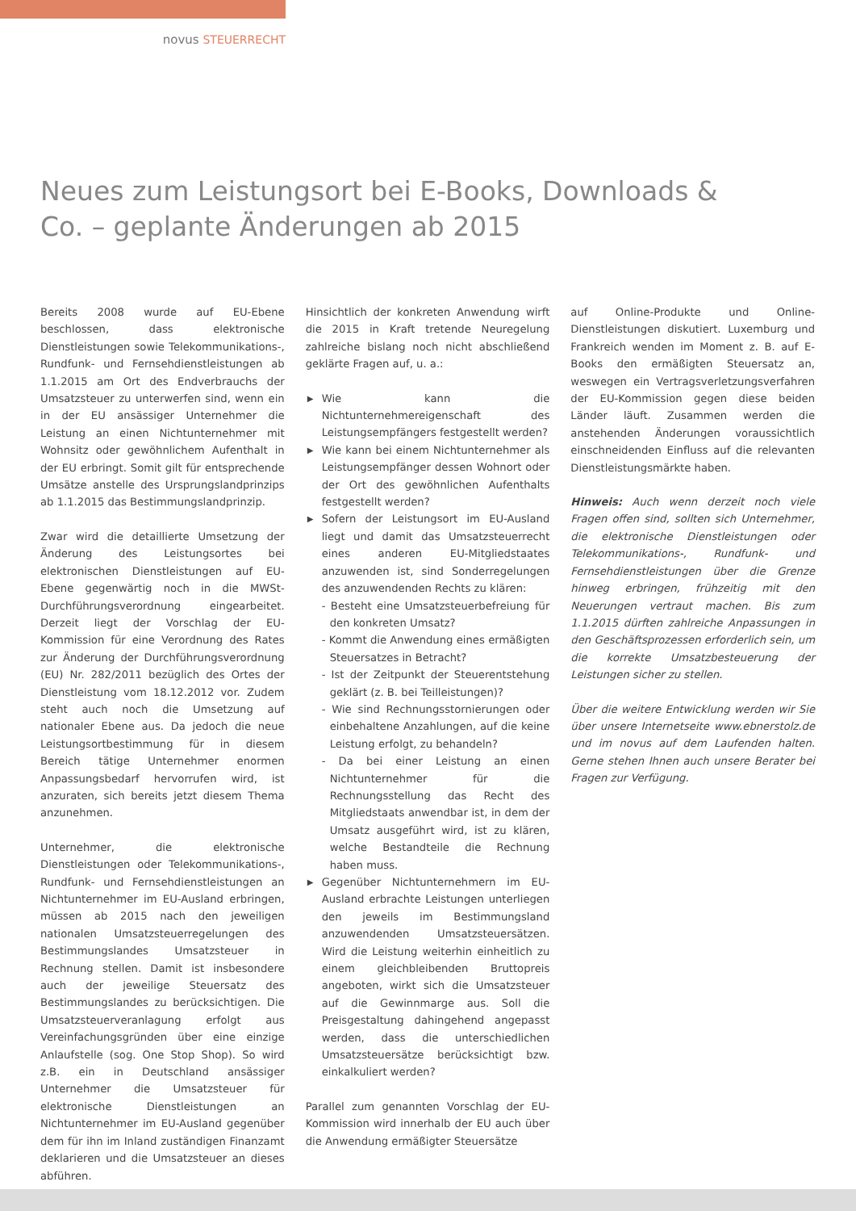novus STEUERRECHT
Neues zum Leistungsort bei E-Books, Downloads & Co. – geplante Änderungen ab 2015
Bereits 2008 wurde auf EU-Ebene beschlossen, dass elektronische Dienstleistungen sowie Telekommunikations-, Rundfunk- und Fernsehdienstleistungen ab 1.1.2015 am Ort des Endverbrauchs der Umsatzsteuer zu unterwerfen sind, wenn ein in der EU ansässiger Unternehmer die Leistung an einen Nichtunternehmer mit Wohnsitz oder gewöhnlichem Aufenthalt in der EU erbringt. Somit gilt für entsprechende Umsätze anstelle des Ursprungslandprinzips ab 1.1.2015 das Bestimmungslandprinzip.
Zwar wird die detaillierte Umsetzung der Änderung des Leistungsortes bei elektronischen Dienstleistungen auf EU-Ebene gegenwärtig noch in die MWSt-Durchführungsverordnung eingearbeitet. Derzeit liegt der Vorschlag der EU-Kommission für eine Verordnung des Rates zur Änderung der Durchführungsverordnung (EU) Nr. 282/2011 bezüglich des Ortes der Dienstleistung vom 18.12.2012 vor. Zudem steht auch noch die Umsetzung auf nationaler Ebene aus. Da jedoch die neue Leistungsortbestimmung für in diesem Bereich tätige Unternehmer enormen Anpassungsbedarf hervorrufen wird, ist anzuraten, sich bereits jetzt diesem Thema anzunehmen.
Unternehmer, die elektronische Dienstleistungen oder Telekommunikations-, Rundfunk- und Fernsehdienstleistungen an Nichtunternehmer im EU-Ausland erbringen, müssen ab 2015 nach den jeweiligen nationalen Umsatzsteuerregelungen des Bestimmungslandes Umsatzsteuer in Rechnung stellen. Damit ist insbesondere auch der jeweilige Steuersatz des Bestimmungslandes zu berücksichtigen. Die Umsatzsteuerveranlagung erfolgt aus Vereinfachungsgründen über eine einzige Anlaufstelle (sog. One Stop Shop). So wird z.B. ein in Deutschland ansässiger Unternehmer die Umsatzsteuer für elektronische Dienstleistungen an Nichtunternehmer im EU-Ausland gegenüber dem für ihn im Inland zuständigen Finanzamt deklarieren und die Umsatzsteuer an dieses abführen.
Hinsichtlich der konkreten Anwendung wirft die 2015 in Kraft tretende Neuregelung zahlreiche bislang noch nicht abschließend geklärte Fragen auf, u. a.:
▶ Wie kann die Nichtunternehmereigenschaft des Leistungsempfängers festgestellt werden?
▶ Wie kann bei einem Nichtunternehmer als Leistungsempfänger dessen Wohnort oder der Ort des gewöhnlichen Aufenthalts festgestellt werden?
▶ Sofern der Leistungsort im EU-Ausland liegt und damit das Umsatzsteuerrecht eines anderen EU-Mitgliedstaates anzuwenden ist, sind Sonderregelungen des anzuwendenden Rechts zu klären:
- Besteht eine Umsatzsteuerbefreiung für den konkreten Umsatz?
- Kommt die Anwendung eines ermäßigten Steuersatzes in Betracht?
- Ist der Zeitpunkt der Steuerentstehung geklärt (z. B. bei Teilleistungen)?
- Wie sind Rechnungsstornierungen oder einbehaltene Anzahlungen, auf die keine Leistung erfolgt, zu behandeln?
- Da bei einer Leistung an einen Nichtunternehmer für die Rechnungsstellung das Recht des Mitgliedstaats anwendbar ist, in dem der Umsatz ausgeführt wird, ist zu klären, welche Bestandteile die Rechnung haben muss.
▶ Gegenüber Nichtunternehmern im EU-Ausland erbrachte Leistungen unterliegen den jeweils im Bestimmungsland anzuwendenden Umsatzsteuersätzen. Wird die Leistung weiterhin einheitlich zu einem gleichbleibenden Bruttopreis angeboten, wirkt sich die Umsatzsteuer auf die Gewinnmarge aus. Soll die Preisgestaltung dahingehend angepasst werden, dass die unterschiedlichen Umsatzsteuersätze berücksichtigt bzw. einkalkuliert werden?
Parallel zum genannten Vorschlag der EU-Kommission wird innerhalb der EU auch über die Anwendung ermäßigter Steuersätze
auf Online-Produkte und Online-Dienstleistungen diskutiert. Luxemburg und Frankreich wenden im Moment z. B. auf E-Books den ermäßigten Steuersatz an, weswegen ein Vertragsverletzungsverfahren der EU-Kommission gegen diese beiden Länder läuft. Zusammen werden die anstehenden Änderungen voraussichtlich einschneidenden Einfluss auf die relevanten Dienstleistungsmärkte haben.
Hinweis: Auch wenn derzeit noch viele Fragen offen sind, sollten sich Unternehmer, die elektronische Dienstleistungen oder Telekommunikations-, Rundfunk- und Fernsehdienstleistungen über die Grenze hinweg erbringen, frühzeitig mit den Neuerungen vertraut machen. Bis zum 1.1.2015 dürften zahlreiche Anpassungen in den Geschäftsprozessen erforderlich sein, um die korrekte Umsatzbesteuerung der Leistungen sicher zu stellen.
Über die weitere Entwicklung werden wir Sie über unsere Internetseite www.ebnerstolz.de und im novus auf dem Laufenden halten. Gerne stehen Ihnen auch unsere Berater bei Fragen zur Verfügung.